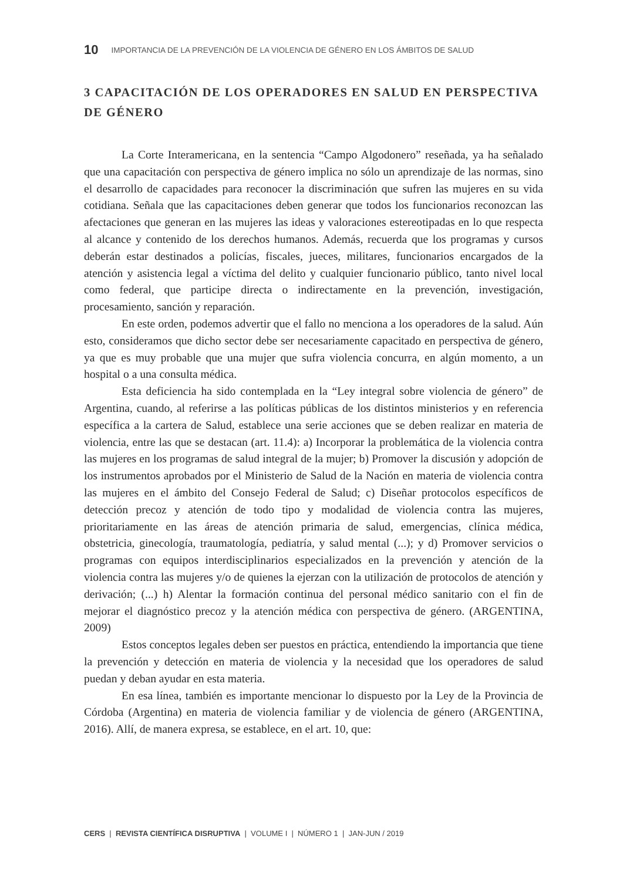10 IMPORTANCIA DE LA PREVENCIÓN DE LA VIOLENCIA DE GÉNERO EN LOS ÁMBITOS DE SALUD
3 CAPACITACIÓN DE LOS OPERADORES EN SALUD EN PERSPECTIVA DE GÉNERO
La Corte Interamericana, en la sentencia “Campo Algodonero” reseñada, ya ha señalado que una capacitación con perspectiva de género implica no sólo un aprendizaje de las normas, sino el desarrollo de capacidades para reconocer la discriminación que sufren las mujeres en su vida cotidiana. Señala que las capacitaciones deben generar que todos los funcionarios reconozcan las afectaciones que generan en las mujeres las ideas y valoraciones estereotipadas en lo que respecta al alcance y contenido de los derechos humanos. Además, recuerda que los programas y cursos deberán estar destinados a policías, fiscales, jueces, militares, funcionarios encargados de la atención y asistencia legal a víctima del delito y cualquier funcionario público, tanto nivel local como federal, que participe directa o indirectamente en la prevención, investigación, procesamiento, sanción y reparación.
En este orden, podemos advertir que el fallo no menciona a los operadores de la salud. Aún esto, consideramos que dicho sector debe ser necesariamente capacitado en perspectiva de género, ya que es muy probable que una mujer que sufra violencia concurra, en algún momento, a un hospital o a una consulta médica.
Esta deficiencia ha sido contemplada en la “Ley integral sobre violencia de género” de Argentina, cuando, al referirse a las políticas públicas de los distintos ministerios y en referencia específica a la cartera de Salud, establece una serie acciones que se deben realizar en materia de violencia, entre las que se destacan (art. 11.4): a) Incorporar la problemática de la violencia contra las mujeres en los programas de salud integral de la mujer; b) Promover la discusión y adopción de los instrumentos aprobados por el Ministerio de Salud de la Nación en materia de violencia contra las mujeres en el ámbito del Consejo Federal de Salud; c) Diseñar protocolos específicos de detección precoz y atención de todo tipo y modalidad de violencia contra las mujeres, prioritariamente en las áreas de atención primaria de salud, emergencias, clínica médica, obstetricia, ginecología, traumatología, pediatría, y salud mental (...); y d) Promover servicios o programas con equipos interdisciplinarios especializados en la prevención y atención de la violencia contra las mujeres y/o de quienes la ejerzan con la utilización de protocolos de atención y derivación; (...) h) Alentar la formación continua del personal médico sanitario con el fin de mejorar el diagnóstico precoz y la atención médica con perspectiva de género. (ARGENTINA, 2009)
Estos conceptos legales deben ser puestos en práctica, entendiendo la importancia que tiene la prevención y detección en materia de violencia y la necesidad que los operadores de salud puedan y deban ayudar en esta materia.
En esa línea, también es importante mencionar lo dispuesto por la Ley de la Provincia de Córdoba (Argentina) en materia de violencia familiar y de violencia de género (ARGENTINA, 2016). Allí, de manera expresa, se establece, en el art. 10, que:
CERS | REVISTA CIENTÍFICA DISRUPTIVA | VOLUME I | NÚMERO 1 | JAN-JUN / 2019